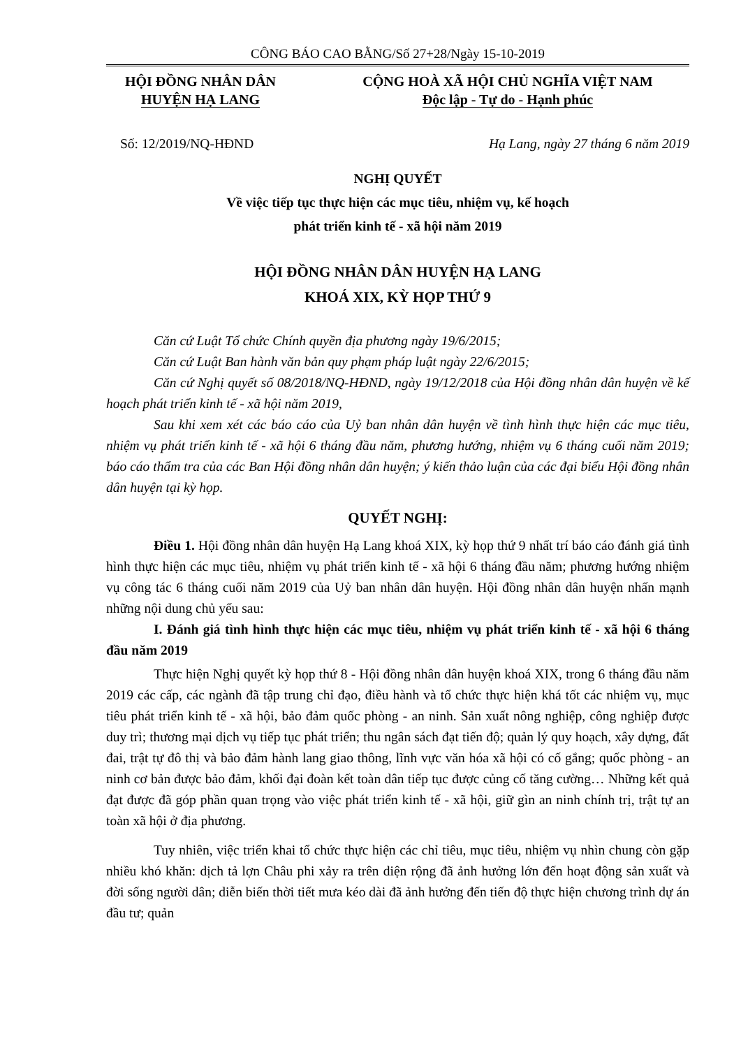CÔNG BÁO CAO BẰNG/Số 27+28/Ngày 15-10-2019
HỘI ĐỒNG NHÂN DÂN
HUYỆN HẠ LANG
CỘNG HOÀ XÃ HỘI CHỦ NGHĨA VIỆT NAM
Độc lập - Tự do - Hạnh phúc
Số: 12/2019/NQ-HĐND Hạ Lang, ngày 27 tháng 6 năm 2019
NGHỊ QUYẾT
Về việc tiếp tục thực hiện các mục tiêu, nhiệm vụ, kế hoạch
phát triển kinh tế - xã hội năm 2019
HỘI ĐỒNG NHÂN DÂN HUYỆN HẠ LANG
KHOÁ XIX, KỲ HỌP THỨ 9
Căn cứ Luật Tổ chức Chính quyền địa phương ngày 19/6/2015;
Căn cứ Luật Ban hành văn bản quy phạm pháp luật ngày 22/6/2015;
Căn cứ Nghị quyết số 08/2018/NQ-HĐND, ngày 19/12/2018 của Hội đồng nhân dân huyện về kế hoạch phát triển kinh tế - xã hội năm 2019,
Sau khi xem xét các báo cáo của Uỷ ban nhân dân huyện về tình hình thực hiện các mục tiêu, nhiệm vụ phát triển kinh tế - xã hội 6 tháng đầu năm, phương hướng, nhiệm vụ 6 tháng cuối năm 2019; báo cáo thẩm tra của các Ban Hội đồng nhân dân huyện; ý kiến thảo luận của các đại biểu Hội đồng nhân dân huyện tại kỳ họp.
QUYẾT NGHỊ:
Điều 1. Hội đồng nhân dân huyện Hạ Lang khoá XIX, kỳ họp thứ 9 nhất trí báo cáo đánh giá tình hình thực hiện các mục tiêu, nhiệm vụ phát triển kinh tế - xã hội 6 tháng đầu năm; phương hướng nhiệm vụ công tác 6 tháng cuối năm 2019 của Uỷ ban nhân dân huyện. Hội đồng nhân dân huyện nhấn mạnh những nội dung chủ yếu sau:
I. Đánh giá tình hình thực hiện các mục tiêu, nhiệm vụ phát triển kinh tế - xã hội 6 tháng đầu năm 2019
Thực hiện Nghị quyết kỳ họp thứ 8 - Hội đồng nhân dân huyện khoá XIX, trong 6 tháng đầu năm 2019 các cấp, các ngành đã tập trung chỉ đạo, điều hành và tổ chức thực hiện khá tốt các nhiệm vụ, mục tiêu phát triển kinh tế - xã hội, bảo đảm quốc phòng - an ninh. Sản xuất nông nghiệp, công nghiệp được duy trì; thương mại dịch vụ tiếp tục phát triển; thu ngân sách đạt tiến độ; quản lý quy hoạch, xây dựng, đất đai, trật tự đô thị và bảo đảm hành lang giao thông, lĩnh vực văn hóa xã hội có cố gắng; quốc phòng - an ninh cơ bản được bảo đảm, khối đại đoàn kết toàn dân tiếp tục được củng cố tăng cường… Những kết quả đạt được đã góp phần quan trọng vào việc phát triển kinh tế - xã hội, giữ gìn an ninh chính trị, trật tự an toàn xã hội ở địa phương.
Tuy nhiên, việc triển khai tổ chức thực hiện các chỉ tiêu, mục tiêu, nhiệm vụ nhìn chung còn gặp nhiều khó khăn: dịch tả lợn Châu phi xảy ra trên diện rộng đã ảnh hưởng lớn đến hoạt động sản xuất và đời sống người dân; diễn biến thời tiết mưa kéo dài đã ảnh hưởng đến tiến độ thực hiện chương trình dự án đầu tư; quản